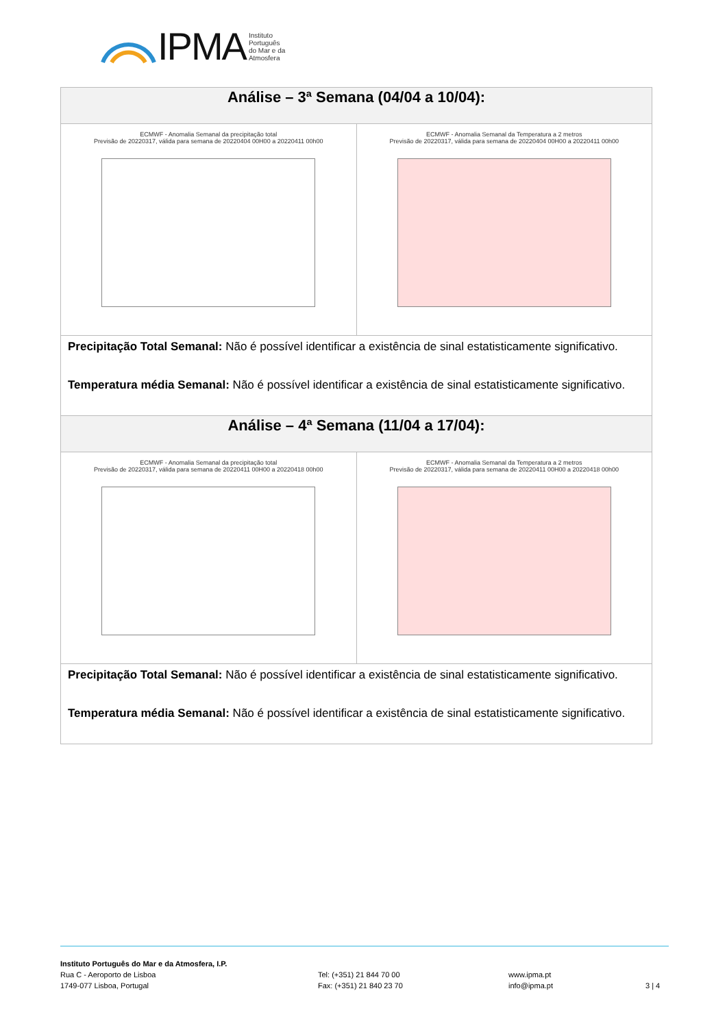IPMA Instituto
Português
do Mar e da
Atmosfera
| Análise – 3ª Semana (04/04 a 10/04): | |
| --- | --- |
| ECMWF - Anomalia Semanal da precipitação total Previsão de 20220317, válida para semana de 20220404 00H00 a 20220411 00h00 | ECMWF - Anomalia Semanal da Temperatura a 2 metros Previsão de 20220317, válida para semana de 20220404 00H00 a 20220411 00h00 |
| Precipitação Total Semanal: Não é possível identificar a existência de sinal estatisticamente significativo. Temperatura média Semanal: Não é possível identificar a existência de sinal estatisticamente significativo. | |
| Análise – 4ª Semana (11/04 a 17/04): | |
| ECMWF - Anomalia Semanal da precipitação total Previsão de 20220317, válida para semana de 20220411 00H00 a 20220418 00h00 | ECMWF - Anomalia Semanal da Temperatura a 2 metros Previsão de 20220317, válida para semana de 20220411 00H00 a 20220418 00h00 |
| Precipitação Total Semanal: Não é possível identificar a existência de sinal estatisticamente significativo. Temperatura média Semanal: Não é possível identificar a existência de sinal estatisticamente significativo. | |
Instituto Português do Mar e da Atmosfera, I.P.
Rua C - Aeroporto de Lisboa
1749-077 Lisboa, Portugal
Tel: (+351) 21 844 70 00
Fax: (+351) 21 840 23 70
www.ipma.pt
info@ipma.pt
3 | 4